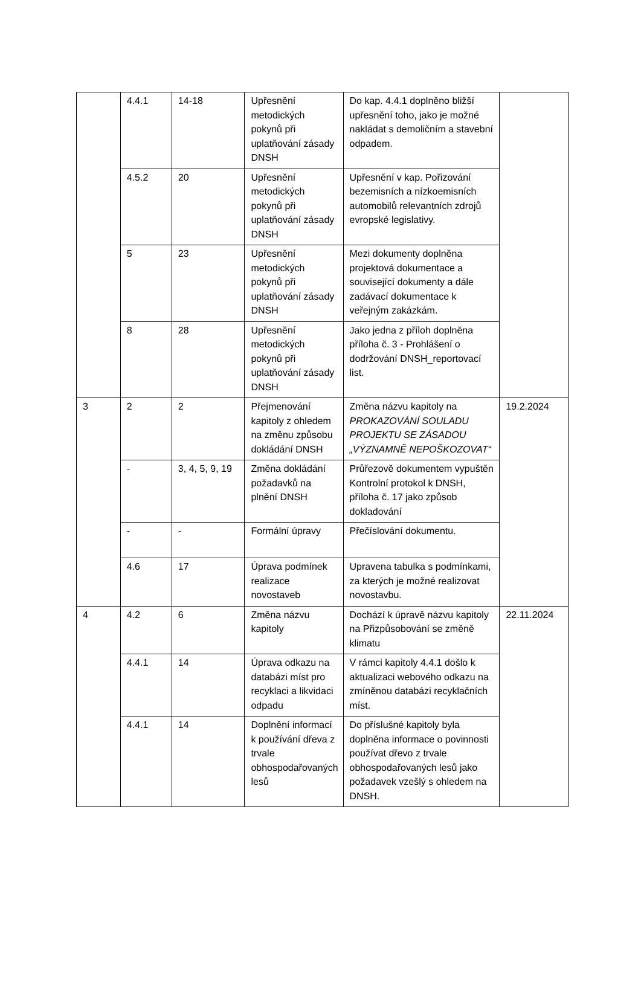| | 4.4.1 | 14-18 | Upřesnění metodických pokynů při uplatňování zásady DNSH | Do kap. 4.4.1 doplněno bližší upřesnění toho, jako je možné nakládat s demoličním a stavební odpadem. | |
| | 4.5.2 | 20 | Upřesnění metodických pokynů při uplatňování zásady DNSH | Upřesnění v kap. Pořizování bezemisních a nízkoemisních automobilů relevantních zdrojů evropské legislativy. | |
| | 5 | 23 | Upřesnění metodických pokynů při uplatňování zásady DNSH | Mezi dokumenty doplněna projektová dokumentace a související dokumenty a dále zadávací dokumentace k veřejným zakázkám. | |
| | 8 | 28 | Upřesnění metodických pokynů při uplatňování zásady DNSH | Jako jedna z příloh doplněna příloha č. 3 - Prohlášení o dodržování DNSH_reportovací list. | |
| 3 | 2 | 2 | Přejmenování kapitoly z ohledem na změnu způsobu dokládání DNSH | Změna názvu kapitoly na PROKAZOVÁNÍ SOULADU PROJEKTU SE ZÁSADOU „VÝZNAMNĚ NEPOŠKOZOVAT“ | 19.2.2024 |
| | - | 3, 4, 5, 9, 19 | Změna dokládání požadavků na plnění DNSH | Průřezově dokumentem vypuštěn Kontrolní protokol k DNSH, příloha č. 17 jako způsob dokladování | |
| | - | - | Formální úpravy | Přečíslování dokumentu. | |
| | 4.6 | 17 | Úprava podmínek realizace novostaveb | Upravena tabulka s podmínkami, za kterých je možné realizovat novostavbu. | |
| 4 | 4.2 | 6 | Změna názvu kapitoly | Dochází k úpravě názvu kapitoly na Přizpůsobování se změně klimatu | 22.11.2024 |
| | 4.4.1 | 14 | Úprava odkazu na databázi míst pro recyklaci a likvidaci odpadu | V rámci kapitoly 4.4.1 došlo k aktualizaci webového odkazu na zmíněnou databázi recyklačních míst. | |
| | 4.4.1 | 14 | Doplnění informací k používání dřeva z trvale obhospodařovaných lesů | Do příslušné kapitoly byla doplněna informace o povinnosti používat dřevo z trvale obhospodařovaných lesů jako požadavek vzešlý s ohledem na DNSH. | |